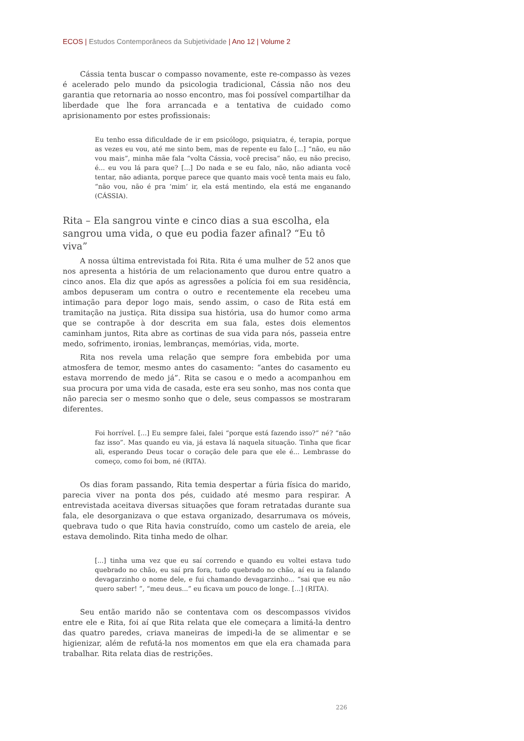ECOS | Estudos Contemporâneos da Subjetividade | Ano 12 | Volume 2
Cássia tenta buscar o compasso novamente, este re-compasso às vezes é acelerado pelo mundo da psicologia tradicional, Cássia não nos deu garantia que retornaria ao nosso encontro, mas foi possível compartilhar da liberdade que lhe fora arrancada e a tentativa de cuidado como aprisionamento por estes profissionais:
Eu tenho essa dificuldade de ir em psicólogo, psiquiatra, é, terapia, porque as vezes eu vou, até me sinto bem, mas de repente eu falo [...] “não, eu não vou mais”, minha mãe fala “volta Cássia, você precisa” não, eu não preciso, é... eu vou lá para que? [...] Do nada e se eu falo, não, não adianta você tentar, não adianta, porque parece que quanto mais você tenta mais eu falo, “não vou, não é pra ‘mim’ ir, ela está mentindo, ela está me enganando (CÁSSIA).
Rita – Ela sangrou vinte e cinco dias a sua escolha, ela sangrou uma vida, o que eu podia fazer afinal? “Eu tô viva”
A nossa última entrevistada foi Rita. Rita é uma mulher de 52 anos que nos apresenta a história de um relacionamento que durou entre quatro a cinco anos. Ela diz que após as agressões a polícia foi em sua residência, ambos depuseram um contra o outro e recentemente ela recebeu uma intimação para depor logo mais, sendo assim, o caso de Rita está em tramitação na justiça. Rita dissipa sua história, usa do humor como arma que se contrapõe à dor descrita em sua fala, estes dois elementos caminham juntos, Rita abre as cortinas de sua vida para nós, passeia entre medo, sofrimento, ironias, lembranças, memórias, vida, morte.
Rita nos revela uma relação que sempre fora embebida por uma atmosfera de temor, mesmo antes do casamento: “antes do casamento eu estava morrendo de medo já”. Rita se casou e o medo a acompanhou em sua procura por uma vida de casada, este era seu sonho, mas nos conta que não parecia ser o mesmo sonho que o dele, seus compassos se mostraram diferentes.
Foi horrível. [...] Eu sempre falei, falei “porque está fazendo isso?” né? “não faz isso”. Mas quando eu via, já estava lá naquela situação. Tinha que ficar ali, esperando Deus tocar o coração dele para que ele é... Lembrasse do começo, como foi bom, né (RITA).
Os dias foram passando, Rita temia despertar a fúria física do marido, parecia viver na ponta dos pés, cuidado até mesmo para respirar. A entrevistada aceitava diversas situações que foram retratadas durante sua fala, ele desorganizava o que estava organizado, desarrumava os móveis, quebrava tudo o que Rita havia construído, como um castelo de areia, ele estava demolindo. Rita tinha medo de olhar.
[...] tinha uma vez que eu saí correndo e quando eu voltei estava tudo quebrado no chão, eu saí pra fora, tudo quebrado no chão, aí eu ia falando devagarzinho o nome dele, e fui chamando devagarzinho... “sai que eu não quero saber! ”, “meu deus...” eu ficava um pouco de longe. [...] (RITA).
Seu então marido não se contentava com os descompassos vividos entre ele e Rita, foi aí que Rita relata que ele começara a limitá-la dentro das quatro paredes, criava maneiras de impedi-la de se alimentar e se higienizar, além de refutá-la nos momentos em que ela era chamada para trabalhar. Rita relata dias de restrições.
226